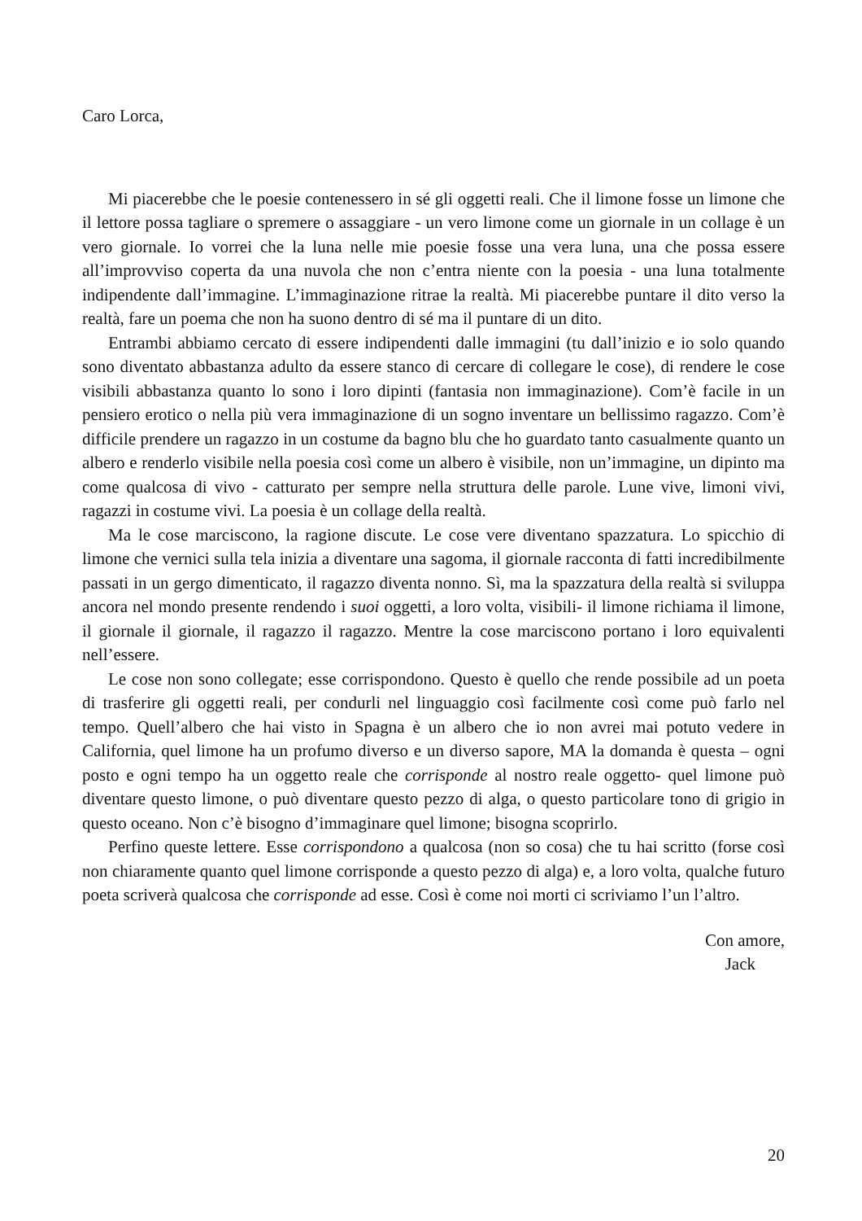Caro Lorca,
Mi piacerebbe che le poesie contenessero in sé gli oggetti reali. Che il limone fosse un limone che il lettore possa tagliare o spremere o assaggiare - un vero limone come un giornale in un collage è un vero giornale. Io vorrei che la luna nelle mie poesie fosse una vera luna, una che possa essere all’improvviso coperta da una nuvola che non c’entra niente con la poesia - una luna totalmente indipendente dall’immagine. L’immaginazione ritrae la realtà. Mi piacerebbe puntare il dito verso la realtà, fare un poema che non ha suono dentro di sé ma il puntare di un dito.
Entrambi abbiamo cercato di essere indipendenti dalle immagini (tu dall’inizio e io solo quando sono diventato abbastanza adulto da essere stanco di cercare di collegare le cose), di rendere le cose visibili abbastanza quanto lo sono i loro dipinti (fantasia non immaginazione). Com’è facile in un pensiero erotico o nella più vera immaginazione di un sogno inventare un bellissimo ragazzo. Com’è difficile prendere un ragazzo in un costume da bagno blu che ho guardato tanto casualmente quanto un albero e renderlo visibile nella poesia così come un albero è visibile, non un’immagine, un dipinto ma come qualcosa di vivo - catturato per sempre nella struttura delle parole. Lune vive, limoni vivi, ragazzi in costume vivi. La poesia è un collage della realtà.
Ma le cose marciscono, la ragione discute. Le cose vere diventano spazzatura. Lo spicchio di limone che vernici sulla tela inizia a diventare una sagoma, il giornale racconta di fatti incredibilmente passati in un gergo dimenticato, il ragazzo diventa nonno. Sì, ma la spazzatura della realtà si sviluppa ancora nel mondo presente rendendo i suoi oggetti, a loro volta, visibili- il limone richiama il limone, il giornale il giornale, il ragazzo il ragazzo. Mentre la cose marciscono portano i loro equivalenti nell’essere.
Le cose non sono collegate; esse corrispondono. Questo è quello che rende possibile ad un poeta di trasferire gli oggetti reali, per condurli nel linguaggio così facilmente così come può farlo nel tempo. Quell’albero che hai visto in Spagna è un albero che io non avrei mai potuto vedere in California, quel limone ha un profumo diverso e un diverso sapore, MA la domanda è questa – ogni posto e ogni tempo ha un oggetto reale che corrisponde al nostro reale oggetto- quel limone può diventare questo limone, o può diventare questo pezzo di alga, o questo particolare tono di grigio in questo oceano. Non c’è bisogno d’immaginare quel limone; bisogna scoprirlo.
Perfino queste lettere. Esse corrispondono a qualcosa (non so cosa) che tu hai scritto (forse così non chiaramente quanto quel limone corrisponde a questo pezzo di alga) e, a loro volta, qualche futuro poeta scriverà qualcosa che corrisponde ad esse. Così è come noi morti ci scriviamo l’un l’altro.
Con amore,
Jack
20